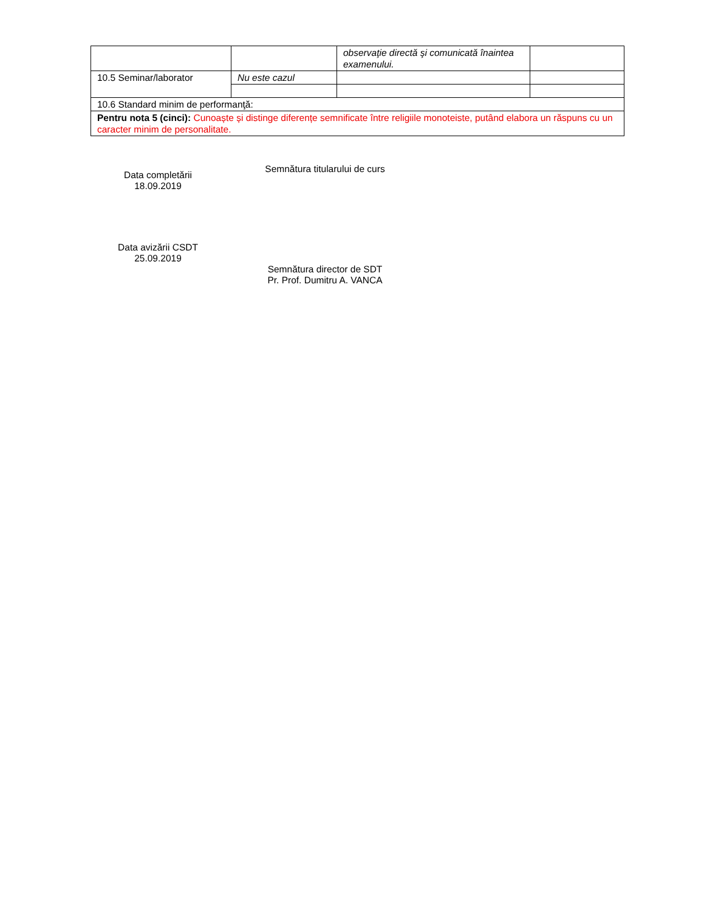| | | observaţie directă şi comunicată înaintea examenului. | |
| 10.5 Seminar/laborator | Nu este cazul | | |
| 10.6 Standard minim de performanţă: | | | |
| Pentru nota 5 (cinci): Cunoaște și distinge diferențe semnificate între religiile monoteiste, putând elabora un răspuns cu un caracter minim de personalitate. | | | |
Data completării
18.09.2019
Semnătura titularului de curs
Data avizării CSDT
25.09.2019
Semnătura director de SDT
Pr. Prof. Dumitru A. VANCA